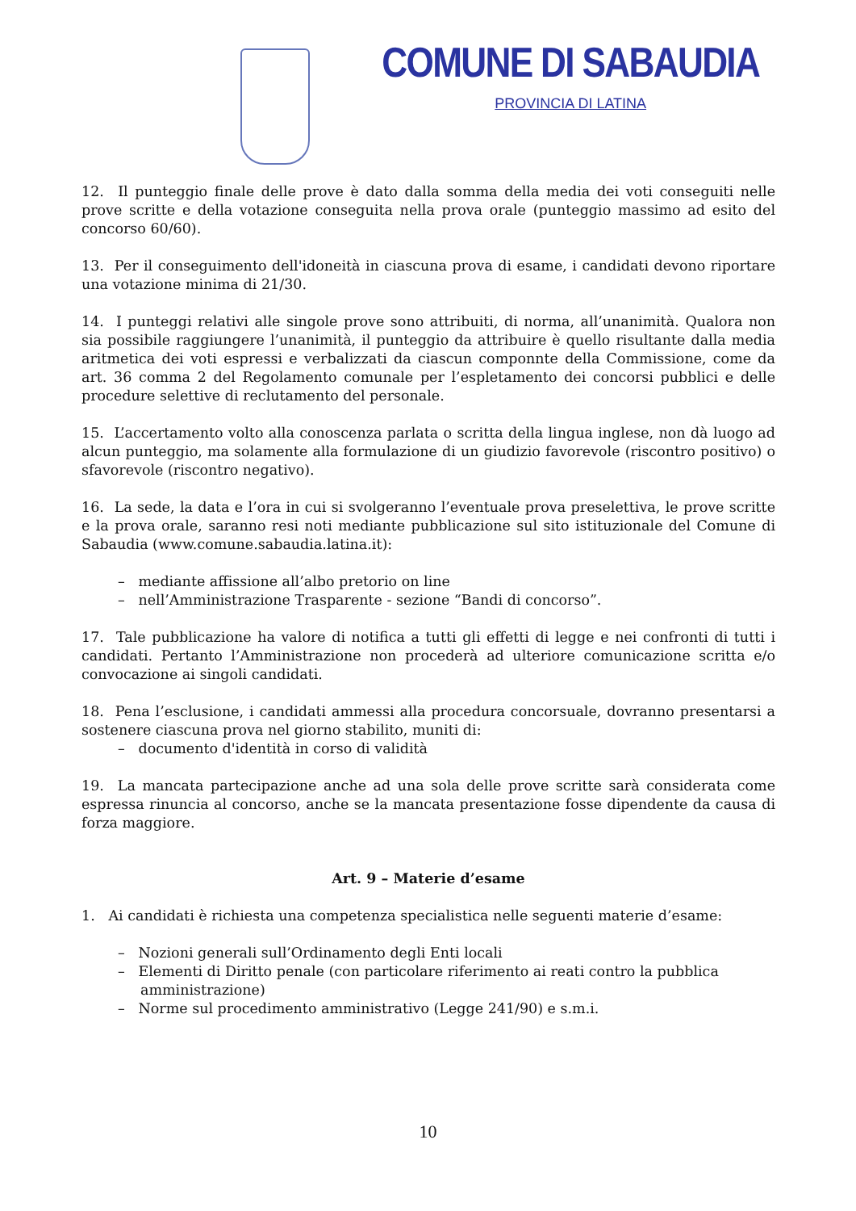COMUNE DI SABAUDIA
PROVINCIA DI LATINA
12. Il punteggio finale delle prove è dato dalla somma della media dei voti conseguiti nelle prove scritte e della votazione conseguita nella prova orale (punteggio massimo ad esito del concorso 60/60).
13. Per il conseguimento dell'idoneità in ciascuna prova di esame, i candidati devono riportare una votazione minima di 21/30.
14. I punteggi relativi alle singole prove sono attribuiti, di norma, all’unanimità. Qualora non sia possibile raggiungere l’unanimità, il punteggio da attribuire è quello risultante dalla media aritmetica dei voti espressi e verbalizzati da ciascun componnte della Commissione, come da art. 36 comma 2 del Regolamento comunale per l’espletamento dei concorsi pubblici e delle procedure selettive di reclutamento del personale.
15. L’accertamento volto alla conoscenza parlata o scritta della lingua inglese, non dà luogo ad alcun punteggio, ma solamente alla formulazione di un giudizio favorevole (riscontro positivo) o sfavorevole (riscontro negativo).
16. La sede, la data e l’ora in cui si svolgeranno l’eventuale prova preselettiva, le prove scritte e la prova orale, saranno resi noti mediante pubblicazione sul sito istituzionale del Comune di Sabaudia (www.comune.sabaudia.latina.it):
– mediante affissione all’albo pretorio on line
– nell’Amministrazione Trasparente - sezione “Bandi di concorso”.
17. Tale pubblicazione ha valore di notifica a tutti gli effetti di legge e nei confronti di tutti i candidati. Pertanto l’Amministrazione non procederà ad ulteriore comunicazione scritta e/o convocazione ai singoli candidati.
18. Pena l’esclusione, i candidati ammessi alla procedura concorsuale, dovranno presentarsi a sostenere ciascuna prova nel giorno stabilito, muniti di:
– documento d'identità in corso di validità
19. La mancata partecipazione anche ad una sola delle prove scritte sarà considerata come espressa rinuncia al concorso, anche se la mancata presentazione fosse dipendente da causa di forza maggiore.
Art. 9 – Materie d’esame
1. Ai candidati è richiesta una competenza specialistica nelle seguenti materie d’esame:
– Nozioni generali sull’Ordinamento degli Enti locali
– Elementi di Diritto penale (con particolare riferimento ai reati contro la pubblica amministrazione)
– Norme sul procedimento amministrativo (Legge 241/90) e s.m.i.
10